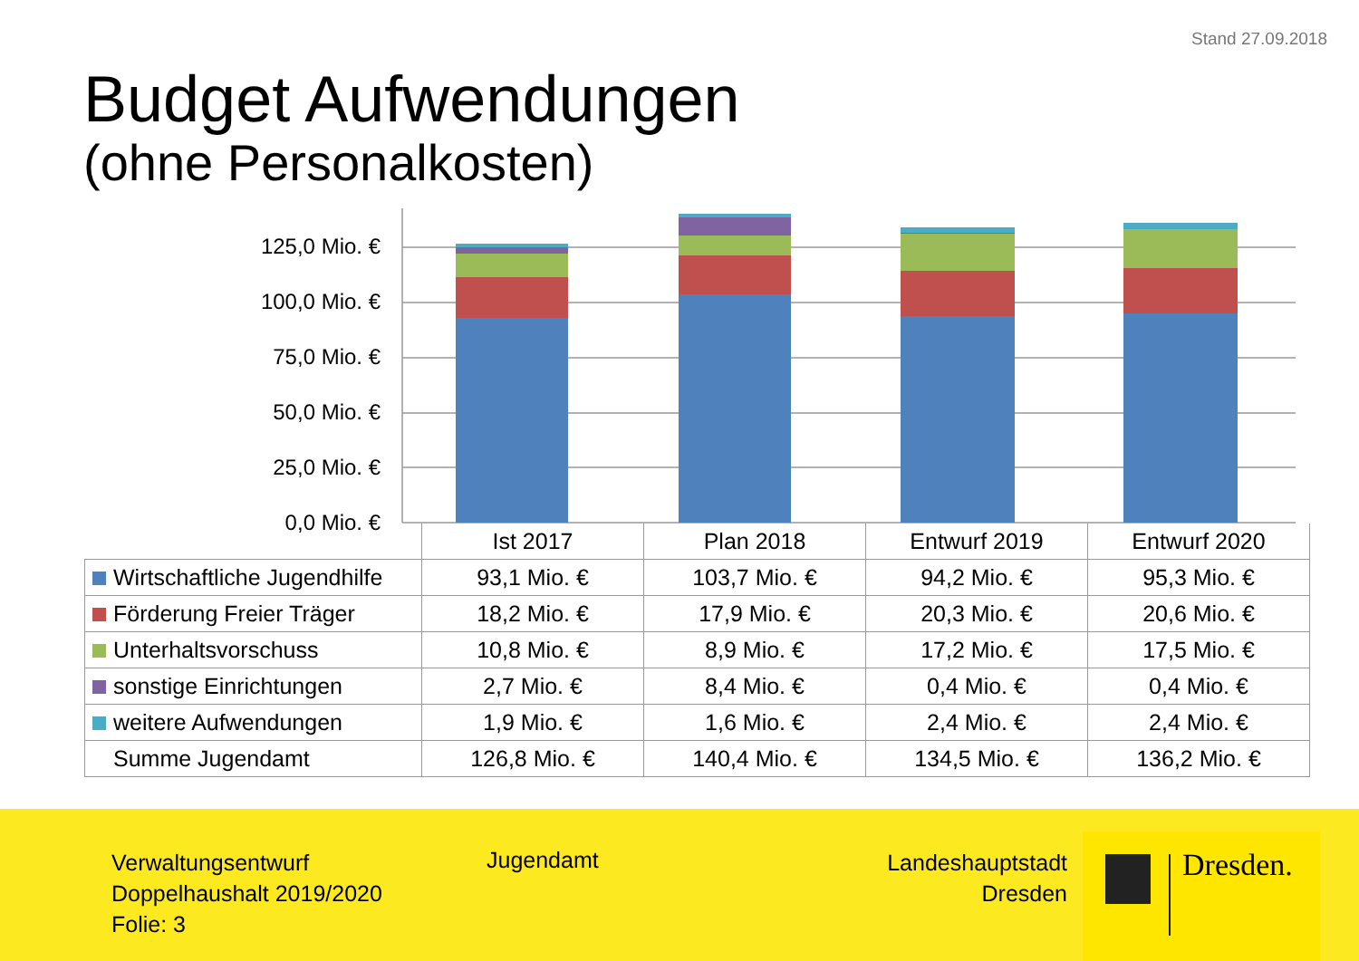Stand 27.09.2018
Budget Aufwendungen
(ohne Personalkosten)
125,0 Mio. €
100,0 Mio. €
75,0 Mio. €
50,0 Mio. €
25,0 Mio. €
0,0 Mio. €
| | Ist 2017 | Plan 2018 | Entwurf 2019 | Entwurf 2020 |
| --- | --- | --- | --- | --- |
| Wirtschaftliche Jugendhilfe | 93,1 Mio. € | 103,7 Mio. € | 94,2 Mio. € | 95,3 Mio. € |
| Förderung Freier Träger | 18,2 Mio. € | 17,9 Mio. € | 20,3 Mio. € | 20,6 Mio. € |
| Unterhaltsvorschuss | 10,8 Mio. € | 8,9 Mio. € | 17,2 Mio. € | 17,5 Mio. € |
| sonstige Einrichtungen | 2,7 Mio. € | 8,4 Mio. € | 0,4 Mio. € | 0,4 Mio. € |
| weitere Aufwendungen | 1,9 Mio. € | 1,6 Mio. € | 2,4 Mio. € | 2,4 Mio. € |
| Summe Jugendamt | 126,8 Mio. € | 140,4 Mio. € | 134,5 Mio. € | 136,2 Mio. € |
Verwaltungsentwurf
Doppelhaushalt 2019/2020
Folie: 3
Jugendamt
Landeshauptstadt
Dresden
Dresden.